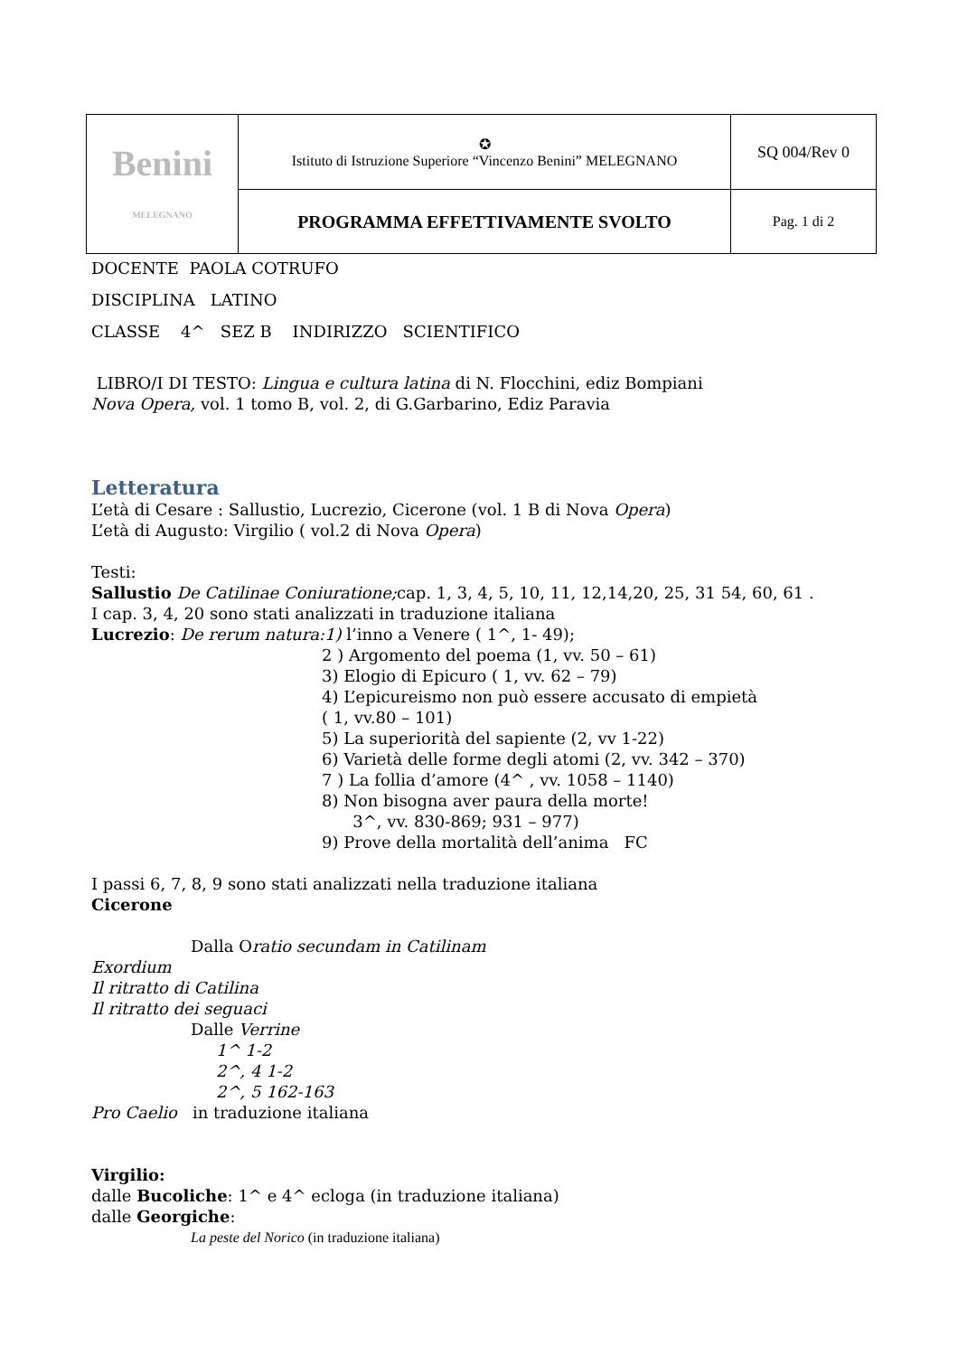| Benini MELEGNANO | ✪ Istituto di Istruzione Superiore “Vincenzo Benini” MELEGNANO | SQ 004/Rev 0 |
| | PROGRAMMA EFFETTIVAMENTE SVOLTO | Pag. 1 di 2 |
DOCENTE PAOLA COTRUFO
DISCIPLINA LATINO
CLASSE 4^ SEZ B INDIRIZZO SCIENTIFICO
LIBRO/I DI TESTO: Lingua e cultura latina di N. Flocchini, ediz Bompiani
Nova Opera, vol. 1 tomo B, vol. 2, di G.Garbarino, Ediz Paravia
Letteratura
L’età di Cesare : Sallustio, Lucrezio, Cicerone (vol. 1 B di Nova Opera)
L’età di Augusto: Virgilio ( vol.2 di Nova Opera)
Testi:
Sallustio De Catilinae Coniuratione; cap. 1, 3, 4, 5, 10, 11, 12,14,20, 25, 31 54, 60, 61 .
I cap. 3, 4, 20 sono stati analizzati in traduzione italiana
Lucrezio: De rerum natura:1) l’inno a Venere ( 1^, 1- 49);
2 ) Argomento del poema (1, vv. 50 – 61)
3) Elogio di Epicuro ( 1, vv. 62 – 79)
4) L’epicureismo non può essere accusato di empietà
( 1, vv.80 – 101)
5) La superiorità del sapiente (2, vv 1-22)
6) Varietà delle forme degli atomi (2, vv. 342 – 370)
7 ) La follia d’amore (4^ , vv. 1058 – 1140)
8) Non bisogna aver paura della morte!
3^, vv. 830-869; 931 – 977)
9) Prove della mortalità dell’anima FC
I passi 6, 7, 8, 9 sono stati analizzati nella traduzione italiana
Cicerone
Dalla Oratio secundam in Catilinam
Exordium
Il ritratto di Catilina
Il ritratto dei seguaci
Dalle Verrine
1^ 1-2
2^, 4 1-2
2^, 5 162-163
Pro Caelio in traduzione italiana
Virgilio:
dalle Bucoliche: 1^ e 4^ ecloga (in traduzione italiana)
dalle Georgiche:
La peste del Norico (in traduzione italiana)